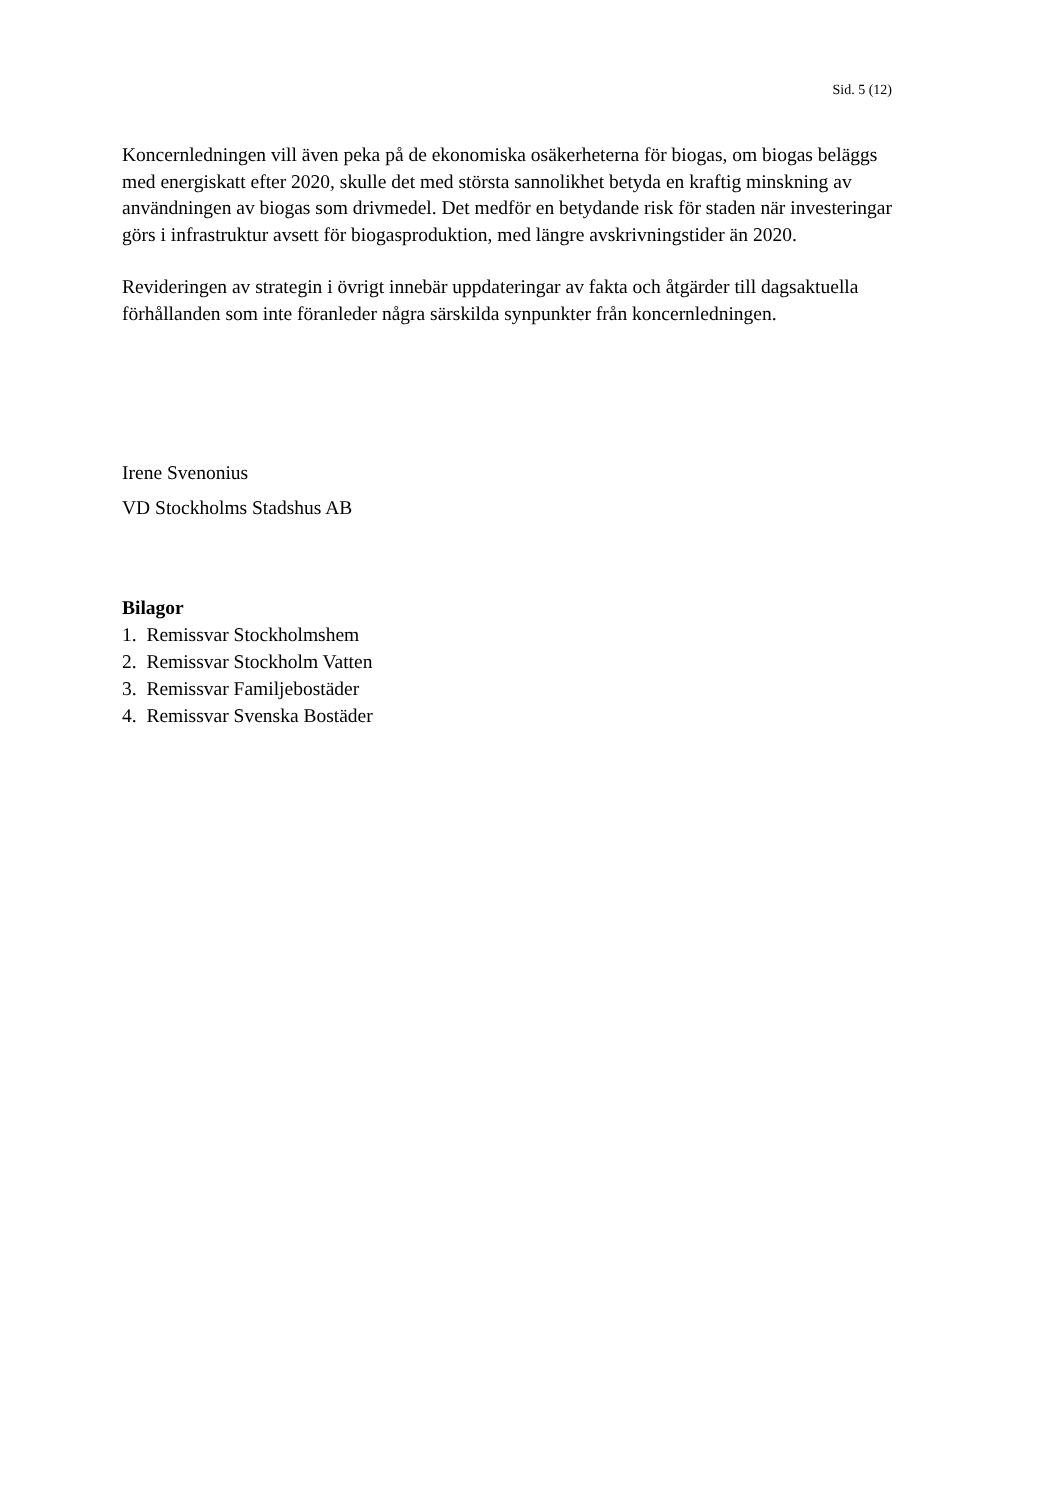Sid. 5 (12)
Koncernledningen vill även peka på de ekonomiska osäkerheterna för biogas, om biogas beläggs med energiskatt efter 2020, skulle det med största sannolikhet betyda en kraftig minskning av användningen av biogas som drivmedel. Det medför en betydande risk för staden när investeringar görs i infrastruktur avsett för biogasproduktion, med längre avskrivningstider än 2020.
Revideringen av strategin i övrigt innebär uppdateringar av fakta och åtgärder till dagsaktuella förhållanden som inte föranleder några särskilda synpunkter från koncernledningen.
Irene Svenonius
VD Stockholms Stadshus AB
Bilagor
1. Remissvar Stockholmshem
2. Remissvar Stockholm Vatten
3. Remissvar Familjebostäder
4. Remissvar Svenska Bostäder